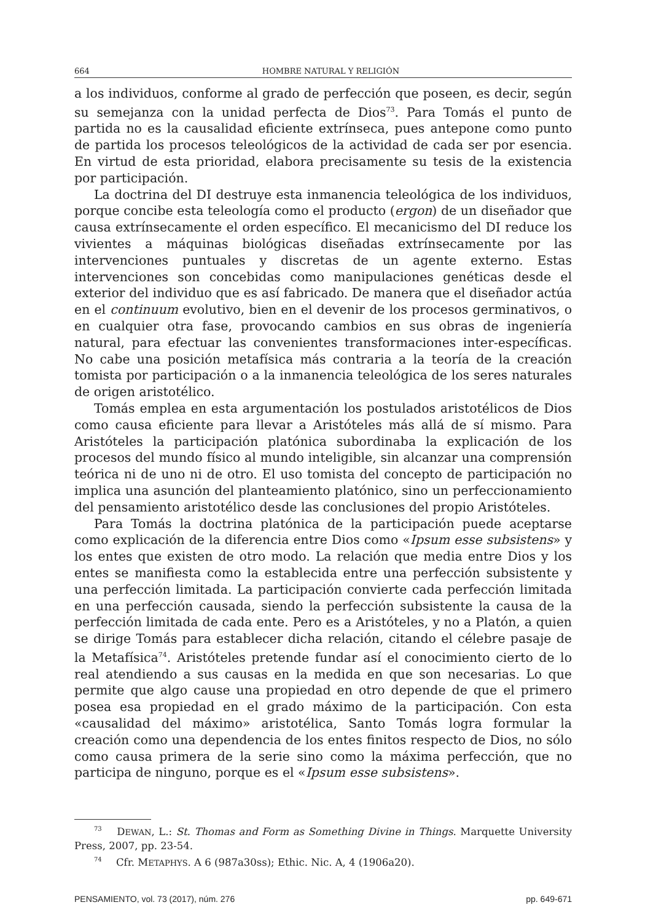664 HOMBRE NATURAL Y RELIGIÓN
a los individuos, conforme al grado de perfección que poseen, es decir, según su semejanza con la unidad perfecta de Dios<sup>73</sup>. Para Tomás el punto de partida no es la causalidad eficiente extrínseca, pues antepone como punto de partida los procesos teleológicos de la actividad de cada ser por esencia. En virtud de esta prioridad, elabora precisamente su tesis de la existencia por participación.
La doctrina del DI destruye esta inmanencia teleológica de los individuos, porque concibe esta teleología como el producto (ergon) de un diseñador que causa extrínsecamente el orden específico. El mecanicismo del DI reduce los vivientes a máquinas biológicas diseñadas extrínsecamente por las intervenciones puntuales y discretas de un agente externo. Estas intervenciones son concebidas como manipulaciones genéticas desde el exterior del individuo que es así fabricado. De manera que el diseñador actúa en el continuum evolutivo, bien en el devenir de los procesos germinativos, o en cualquier otra fase, provocando cambios en sus obras de ingeniería natural, para efectuar las convenientes transformaciones inter-específicas. No cabe una posición metafísica más contraria a la teoría de la creación tomista por participación o a la inmanencia teleológica de los seres naturales de origen aristotélico.
Tomás emplea en esta argumentación los postulados aristotélicos de Dios como causa eficiente para llevar a Aristóteles más allá de sí mismo. Para Aristóteles la participación platónica subordinaba la explicación de los procesos del mundo físico al mundo inteligible, sin alcanzar una comprensión teórica ni de uno ni de otro. El uso tomista del concepto de participación no implica una asunción del planteamiento platónico, sino un perfeccionamiento del pensamiento aristotélico desde las conclusiones del propio Aristóteles.
Para Tomás la doctrina platónica de la participación puede aceptarse como explicación de la diferencia entre Dios como «Ipsum esse subsistens» y los entes que existen de otro modo. La relación que media entre Dios y los entes se manifiesta como la establecida entre una perfección subsistente y una perfección limitada. La participación convierte cada perfección limitada en una perfección causada, siendo la perfección subsistente la causa de la perfección limitada de cada ente. Pero es a Aristóteles, y no a Platón, a quien se dirige Tomás para establecer dicha relación, citando el célebre pasaje de la Metafísica<sup>74</sup>. Aristóteles pretende fundar así el conocimiento cierto de lo real atendiendo a sus causas en la medida en que son necesarias. Lo que permite que algo cause una propiedad en otro depende de que el primero posea esa propiedad en el grado máximo de la participación. Con esta «causalidad del máximo» aristotélica, Santo Tomás logra formular la creación como una dependencia de los entes finitos respecto de Dios, no sólo como causa primera de la serie sino como la máxima perfección, que no participa de ninguno, porque es el «Ipsum esse subsistens».
<sup>73</sup> DEWAN, L.: St. Thomas and Form as Something Divine in Things. Marquette University Press, 2007, pp. 23-54.
<sup>74</sup> Cfr. METAPHYS. A 6 (987a30ss); Ethic. Nic. A, 4 (1906a20).
PENSAMIENTO, vol. 73 (2017), núm. 276 pp. 649-671